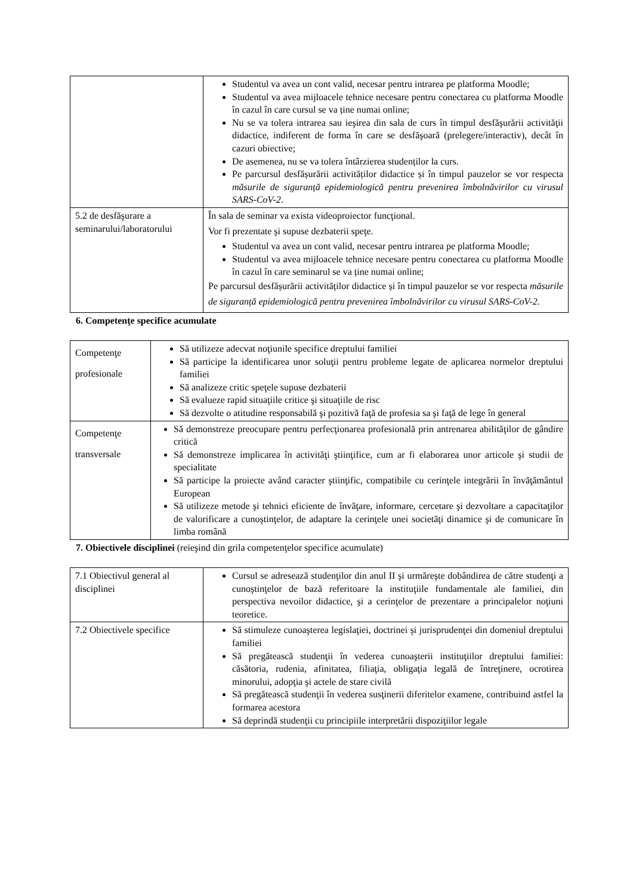| | Studentul va avea un cont valid, necesar pentru intrarea pe platforma Moodle; Studentul va avea mijloacele tehnice necesare pentru conectarea cu platforma Moodle în cazul în care cursul se va ține numai online; Nu se va tolera intrarea sau ieşirea din sala de curs în timpul desfăşurării activităţii didactice, indiferent de forma în care se desfăşoară (prelegere/interactiv), decât în cazuri obiective; De asemenea, nu se va tolera întârzierea studenților la curs. Pe parcursul desfășurării activităților didactice și în timpul pauzelor se vor respecta măsurile de siguranță epidemiologică pentru prevenirea îmbolnăvirilor cu virusul SARS-CoV-2 . |
| 5.2 de desfăşurare a seminarului/laboratorului | În sala de seminar va exista videoproiector funcţional. Vor fi prezentate şi supuse dezbaterii speţe. Studentul va avea un cont valid, necesar pentru intrarea pe platforma Moodle; Studentul va avea mijloacele tehnice necesare pentru conectarea cu platforma Moodle în cazul în care seminarul se va ține numai online; Pe parcursul desfășurării activităților didactice și în timpul pauzelor se vor respecta măsurile de siguranță epidemiologică pentru prevenirea îmbolnăvirilor cu virusul SARS-CoV-2 . |
6. Competenţe specifice acumulate
| Competenţe profesionale | Să utilizeze adecvat noţiunile specifice dreptului familiei Să participe la identificarea unor soluţii pentru probleme legate de aplicarea normelor dreptului familiei Să analizeze critic speţele supuse dezbaterii Să evalueze rapid situaţiile critice şi situaţiile de risc Să dezvolte o atitudine responsabilă şi pozitivă faţă de profesia sa şi faţă de lege în general |
| Competenţe transversale | Să demonstreze preocupare pentru perfecţionarea profesională prin antrenarea abilităţilor de gândire critică Să demonstreze implicarea în activităţi ştiinţifice, cum ar fi elaborarea unor articole şi studii de specialitate Să participe la proiecte având caracter ştiinţific, compatibile cu cerinţele integrării în învăţământul European Să utilizeze metode şi tehnici eficiente de învăţare, informare, cercetare şi dezvoltare a capacitaţilor de valorificare a cunoştinţelor, de adaptare la cerinţele unei societăţi dinamice şi de comunicare în limba română |
7. Obiectivele disciplinei (reieşind din grila competenţelor specifice acumulate)
| 7.1 Obiectivul general al disciplinei | Cursul se adresează studenţilor din anul II şi urmăreşte dobândirea de către studenţi a cunoştinţelor de bază referitoare la instituţiile fundamentale ale familiei, din perspectiva nevoilor didactice, şi a cerinţelor de prezentare a principalelor noţiuni teoretice. |
| 7.2 Obiectivele specifice | Să stimuleze cunoaşterea legislaţiei, doctrinei şi jurisprudenţei din domeniul dreptului familiei Să pregătească studenţii în vederea cunoaşterii instituţiilor dreptului familiei: căsătoria, rudenia, afinitatea, filiaţia, obligaţia legală de întreţinere, ocrotirea minorului, adopţia şi actele de stare civilă Să pregătească studenţii în vederea susţinerii diferitelor examene, contribuind astfel la formarea acestora Să deprindă studenţii cu principiile interpretării dispoziţiilor legale |